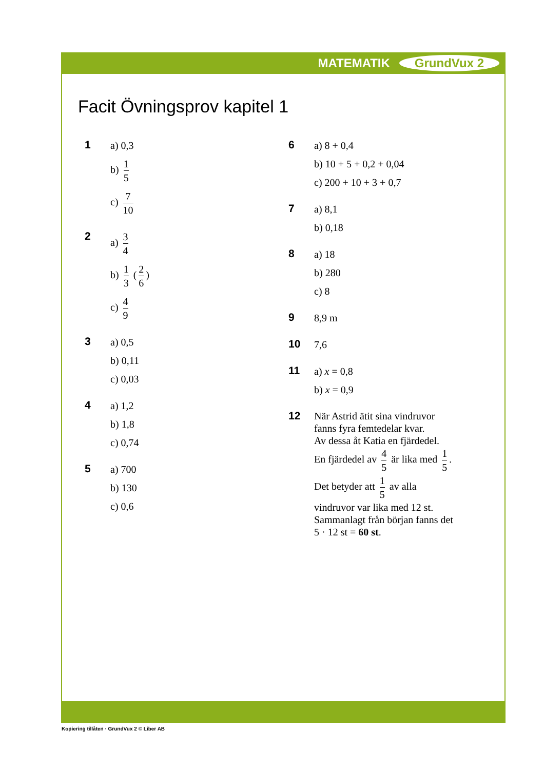MATEMATIK GrundVux 2
Facit Övningsprov kapitel 1
1
a) 0,3
b) 1 5
c) 7 10
2
a) 3 4
b) 1 3 (2 6)
c) 4 9
3
a) 0,5
b) 0,11
c) 0,03
4
a) 1,2
b) 1,8
c) 0,74
5
a) 700
b) 130
c) 0,6
6
a) 8 + 0,4
b) 10 + 5 + 0,2 + 0,04
c) 200 + 10 + 3 + 0,7
7
a) 8,1
b) 0,18
8
a) 18
b) 280
c) 8
9
8,9 m
10
7,6
11
a) x = 0,8
b) x = 0,9
12
När Astrid ätit sina vindruvor
fanns fyra femtedelar kvar.
Av dessa åt Katia en fjärdedel.
En fjärdedel av 4 5 är lika med 1 5.
Det betyder att 1 5 av alla
vindruvor var lika med 12 st.
Sammanlagt från början fanns det
5 · 12 st = 60 st.
Kopiering tillåten · GrundVux 2 © Liber AB